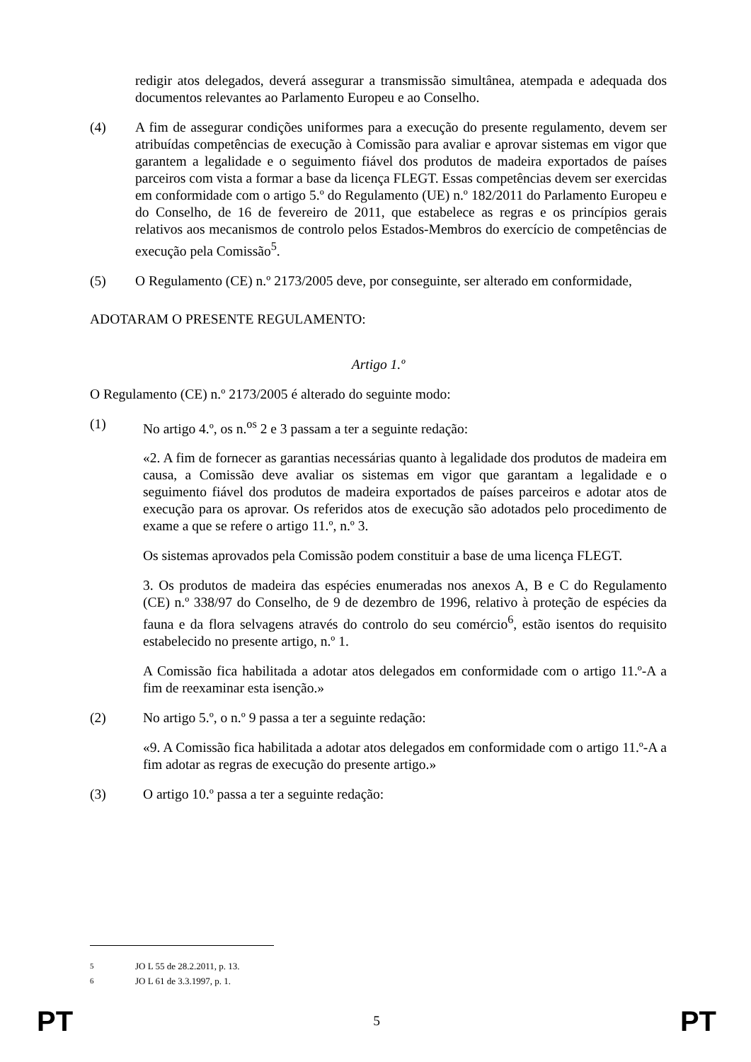redigir atos delegados, deverá assegurar a transmissão simultânea, atempada e adequada dos documentos relevantes ao Parlamento Europeu e ao Conselho.
(4) A fim de assegurar condições uniformes para a execução do presente regulamento, devem ser atribuídas competências de execução à Comissão para avaliar e aprovar sistemas em vigor que garantem a legalidade e o seguimento fiável dos produtos de madeira exportados de países parceiros com vista a formar a base da licença FLEGT. Essas competências devem ser exercidas em conformidade com o artigo 5.º do Regulamento (UE) n.º 182/2011 do Parlamento Europeu e do Conselho, de 16 de fevereiro de 2011, que estabelece as regras e os princípios gerais relativos aos mecanismos de controlo pelos Estados-Membros do exercício de competências de execução pela Comissão<sup>5</sup>.
(5) O Regulamento (CE) n.º 2173/2005 deve, por conseguinte, ser alterado em conformidade,
ADOTARAM O PRESENTE REGULAMENTO:
Artigo 1.º
O Regulamento (CE) n.º 2173/2005 é alterado do seguinte modo:
(1) No artigo 4.º, os n.<sup>os</sup> 2 e 3 passam a ter a seguinte redação:
«2. A fim de fornecer as garantias necessárias quanto à legalidade dos produtos de madeira em causa, a Comissão deve avaliar os sistemas em vigor que garantam a legalidade e o seguimento fiável dos produtos de madeira exportados de países parceiros e adotar atos de execução para os aprovar. Os referidos atos de execução são adotados pelo procedimento de exame a que se refere o artigo 11.º, n.º 3.
Os sistemas aprovados pela Comissão podem constituir a base de uma licença FLEGT.
3. Os produtos de madeira das espécies enumeradas nos anexos A, B e C do Regulamento (CE) n.º 338/97 do Conselho, de 9 de dezembro de 1996, relativo à proteção de espécies da fauna e da flora selvagens através do controlo do seu comércio<sup>6</sup>, estão isentos do requisito estabelecido no presente artigo, n.º 1.
A Comissão fica habilitada a adotar atos delegados em conformidade com o artigo 11.º-A a fim de reexaminar esta isenção.»
(2) No artigo 5.º, o n.º 9 passa a ter a seguinte redação:
«9. A Comissão fica habilitada a adotar atos delegados em conformidade com o artigo 11.º-A a fim adotar as regras de execução do presente artigo.»
(3) O artigo 10.º passa a ter a seguinte redação:
<sup>5</sup> JO L 55 de 28.2.2011, p. 13.
<sup>6</sup> JO L 61 de 3.3.1997, p. 1.
PT 5 PT